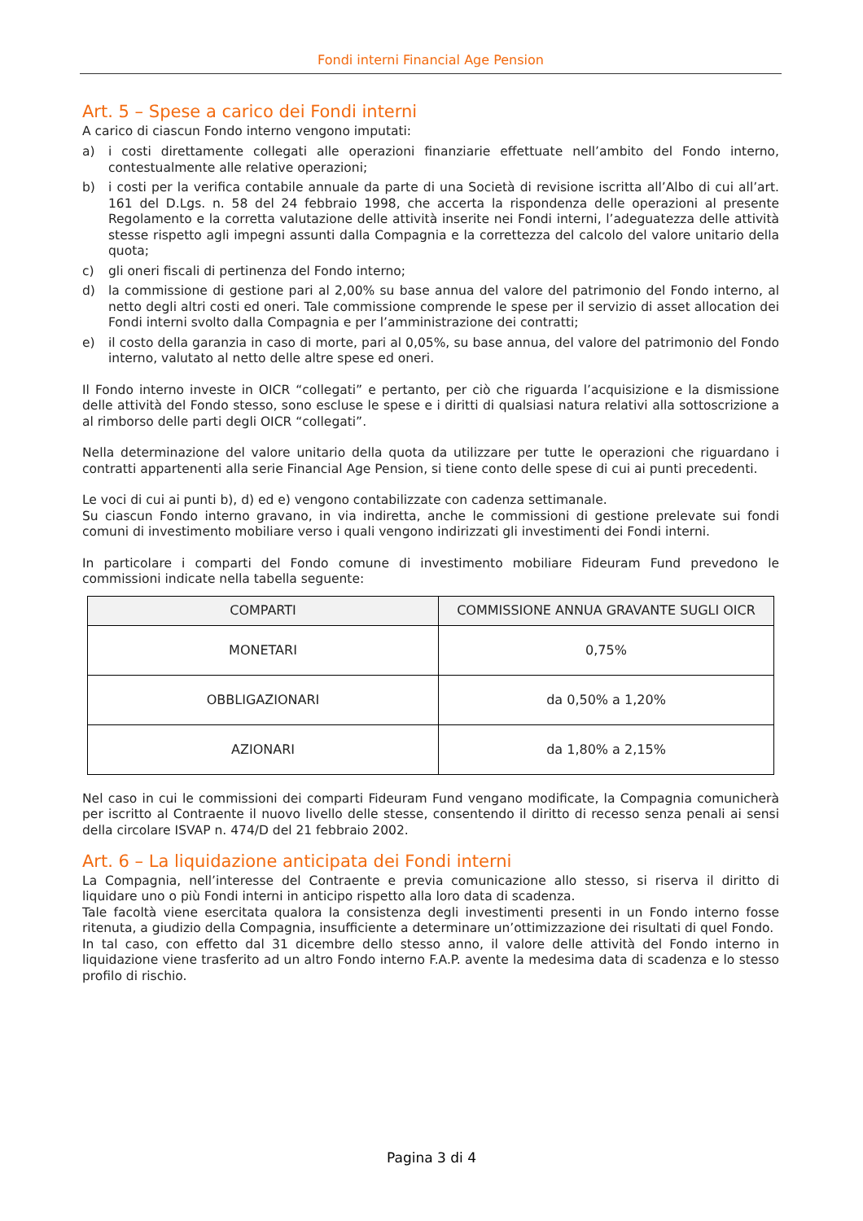Fondi interni Financial Age Pension
Art. 5 – Spese a carico dei Fondi interni
A carico di ciascun Fondo interno vengono imputati:
a) i costi direttamente collegati alle operazioni finanziarie effettuate nell’ambito del Fondo interno, contestualmente alle relative operazioni;
b) i costi per la verifica contabile annuale da parte di una Società di revisione iscritta all’Albo di cui all’art. 161 del D.Lgs. n. 58 del 24 febbraio 1998, che accerta la rispondenza delle operazioni al presente Regolamento e la corretta valutazione delle attività inserite nei Fondi interni, l’adeguatezza delle attività stesse rispetto agli impegni assunti dalla Compagnia e la correttezza del calcolo del valore unitario della quota;
c) gli oneri fiscali di pertinenza del Fondo interno;
d) la commissione di gestione pari al 2,00% su base annua del valore del patrimonio del Fondo interno, al netto degli altri costi ed oneri. Tale commissione comprende le spese per il servizio di asset allocation dei Fondi interni svolto dalla Compagnia e per l’amministrazione dei contratti;
e) il costo della garanzia in caso di morte, pari al 0,05%, su base annua, del valore del patrimonio del Fondo interno, valutato al netto delle altre spese ed oneri.
Il Fondo interno investe in OICR “collegati” e pertanto, per ciò che riguarda l’acquisizione e la dismissione delle attività del Fondo stesso, sono escluse le spese e i diritti di qualsiasi natura relativi alla sottoscrizione a al rimborso delle parti degli OICR “collegati”.
Nella determinazione del valore unitario della quota da utilizzare per tutte le operazioni che riguardano i contratti appartenenti alla serie Financial Age Pension, si tiene conto delle spese di cui ai punti precedenti.
Le voci di cui ai punti b), d) ed e) vengono contabilizzate con cadenza settimanale.
Su ciascun Fondo interno gravano, in via indiretta, anche le commissioni di gestione prelevate sui fondi comuni di investimento mobiliare verso i quali vengono indirizzati gli investimenti dei Fondi interni.
In particolare i comparti del Fondo comune di investimento mobiliare Fideuram Fund prevedono le commissioni indicate nella tabella seguente:
| COMPARTI | COMMISSIONE ANNUA GRAVANTE SUGLI OICR |
| --- | --- |
| MONETARI | 0,75% |
| OBBLIGAZIONARI | da 0,50% a 1,20% |
| AZIONARI | da 1,80% a 2,15% |
Nel caso in cui le commissioni dei comparti Fideuram Fund vengano modificate, la Compagnia comunicherà per iscritto al Contraente il nuovo livello delle stesse, consentendo il diritto di recesso senza penali ai sensi della circolare ISVAP n. 474/D del 21 febbraio 2002.
Art. 6 – La liquidazione anticipata dei Fondi interni
La Compagnia, nell’interesse del Contraente e previa comunicazione allo stesso, si riserva il diritto di liquidare uno o più Fondi interni in anticipo rispetto alla loro data di scadenza.
Tale facoltà viene esercitata qualora la consistenza degli investimenti presenti in un Fondo interno fosse ritenuta, a giudizio della Compagnia, insufficiente a determinare un’ottimizzazione dei risultati di quel Fondo.
In tal caso, con effetto dal 31 dicembre dello stesso anno, il valore delle attività del Fondo interno in liquidazione viene trasferito ad un altro Fondo interno F.A.P. avente la medesima data di scadenza e lo stesso profilo di rischio.
Pagina 3 di 4